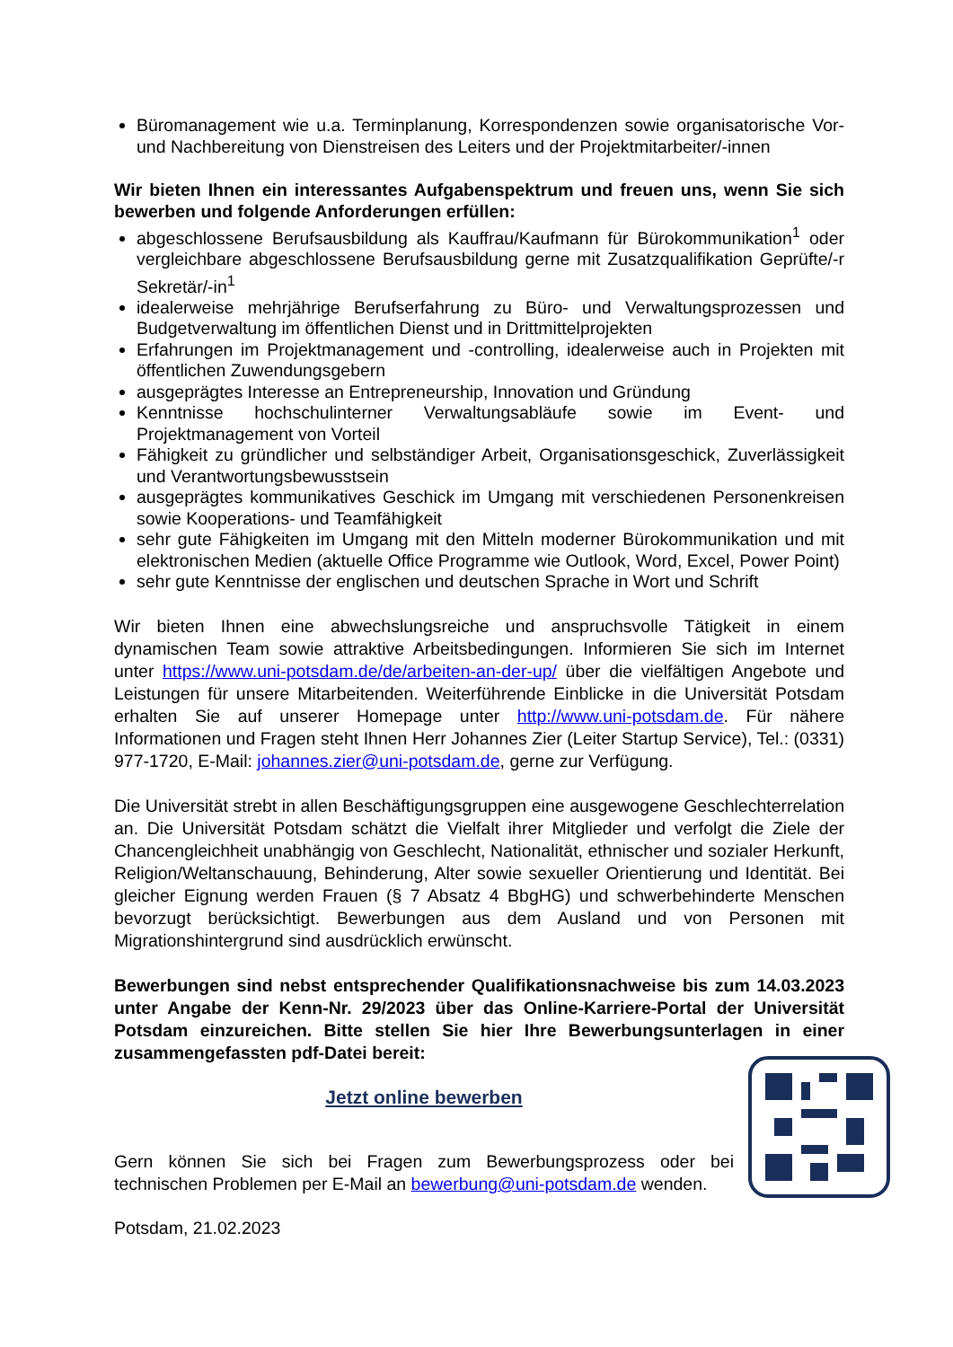Büromanagement wie u.a. Terminplanung, Korrespondenzen sowie organisatorische Vor- und Nachbereitung von Dienstreisen des Leiters und der Projektmitarbeiter/-innen
Wir bieten Ihnen ein interessantes Aufgabenspektrum und freuen uns, wenn Sie sich bewerben und folgende Anforderungen erfüllen:
abgeschlossene Berufsausbildung als Kauffrau/Kaufmann für Bürokommunikation<sup>1</sup> oder vergleichbare abgeschlossene Berufsausbildung gerne mit Zusatzqualifikation Geprüfte/-r Sekretär/-in<sup>1</sup>
idealerweise mehrjährige Berufserfahrung zu Büro- und Verwaltungsprozessen und Budgetverwaltung im öffentlichen Dienst und in Drittmittelprojekten
Erfahrungen im Projektmanagement und -controlling, idealerweise auch in Projekten mit öffentlichen Zuwendungsgebern
ausgeprägtes Interesse an Entrepreneurship, Innovation und Gründung
Kenntnisse hochschulinterner Verwaltungsabläufe sowie im Event- und Projektmanagement von Vorteil
Fähigkeit zu gründlicher und selbständiger Arbeit, Organisationsgeschick, Zuverlässigkeit und Verantwortungsbewusstsein
ausgeprägtes kommunikatives Geschick im Umgang mit verschiedenen Personenkreisen sowie Kooperations- und Teamfähigkeit
sehr gute Fähigkeiten im Umgang mit den Mitteln moderner Bürokommunikation und mit elektronischen Medien (aktuelle Office Programme wie Outlook, Word, Excel, Power Point)
sehr gute Kenntnisse der englischen und deutschen Sprache in Wort und Schrift
Wir bieten Ihnen eine abwechslungsreiche und anspruchsvolle Tätigkeit in einem dynamischen Team sowie attraktive Arbeitsbedingungen. Informieren Sie sich im Internet unter https://www.uni-potsdam.de/de/arbeiten-an-der-up/ über die vielfältigen Angebote und Leistungen für unsere Mitarbeitenden. Weiterführende Einblicke in die Universität Potsdam erhalten Sie auf unserer Homepage unter http://www.uni-potsdam.de. Für nähere Informationen und Fragen steht Ihnen Herr Johannes Zier (Leiter Startup Service), Tel.: (0331) 977-1720, E-Mail: johannes.zier@uni-potsdam.de, gerne zur Verfügung.
Die Universität strebt in allen Beschäftigungsgruppen eine ausgewogene Geschlechterrelation an. Die Universität Potsdam schätzt die Vielfalt ihrer Mitglieder und verfolgt die Ziele der Chancengleichheit unabhängig von Geschlecht, Nationalität, ethnischer und sozialer Herkunft, Religion/Weltanschauung, Behinderung, Alter sowie sexueller Orientierung und Identität. Bei gleicher Eignung werden Frauen (§ 7 Absatz 4 BbgHG) und schwerbehinderte Menschen bevorzugt berücksichtigt. Bewerbungen aus dem Ausland und von Personen mit Migrationshintergrund sind ausdrücklich erwünscht.
Bewerbungen sind nebst entsprechender Qualifikationsnachweise bis zum 14.03.2023 unter Angabe der Kenn-Nr. 29/2023 über das Online-Karriere-Portal der Universität Potsdam einzureichen. Bitte stellen Sie hier Ihre Bewerbungsunterlagen in einer zusammengefassten pdf-Datei bereit:
Jetzt online bewerben
Gern können Sie sich bei Fragen zum Bewerbungsprozess oder bei technischen Problemen per E-Mail an bewerbung@uni-potsdam.de wenden.
Potsdam, 21.02.2023